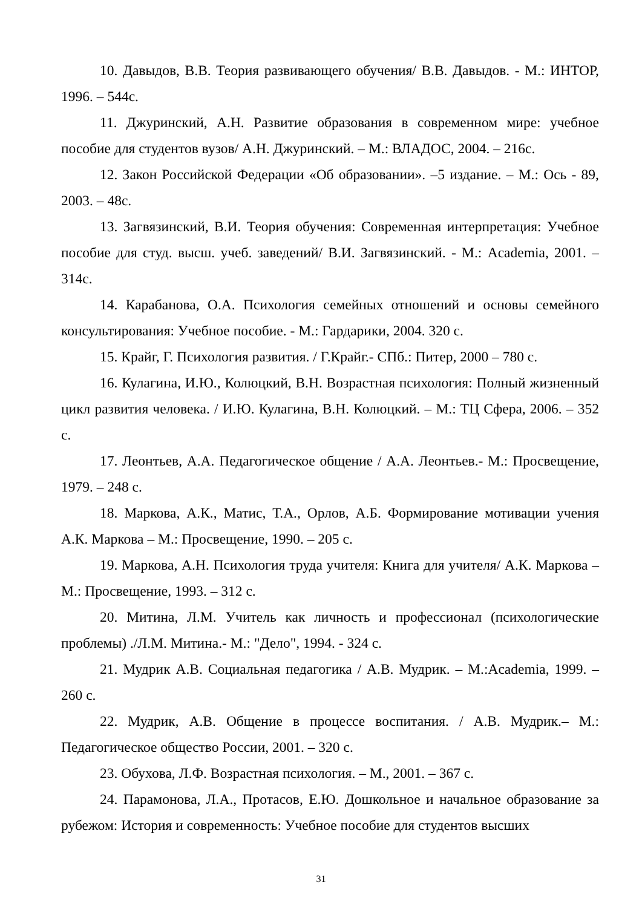10. Давыдов, В.В. Теория развивающего обучения/ В.В. Давыдов. - М.: ИНТОР, 1996. – 544с.
11. Джуринский, А.Н. Развитие образования в современном мире: учебное пособие для студентов вузов/ А.Н. Джуринский. – М.: ВЛАДОС, 2004. – 216с.
12. Закон Российской Федерации «Об образовании». –5 издание. – М.: Ось - 89, 2003. – 48с.
13. Загвязинский, В.И. Теория обучения: Современная интерпретация: Учебное пособие для студ. высш. учеб. заведений/ В.И. Загвязинский. - М.: Academia, 2001. – 314с.
14. Карабанова, О.А. Психология семейных отношений и основы семейного консультирования: Учебное пособие. - М.: Гардарики, 2004. 320 с.
15. Крайг, Г. Психология развития. / Г.Крайг.- СПб.: Питер, 2000 – 780 с.
16. Кулагина, И.Ю., Колюцкий, В.Н. Возрастная психология: Полный жизненный цикл развития человека. / И.Ю. Кулагина, В.Н. Колюцкий. – М.: ТЦ Сфера, 2006. – 352 с.
17. Леонтьев, А.А. Педагогическое общение / А.А. Леонтьев.- М.: Просвещение, 1979. – 248 с.
18. Маркова, А.К., Матис, Т.А., Орлов, А.Б. Формирование мотивации учения А.К. Маркова – М.: Просвещение, 1990. – 205 с.
19. Маркова, А.Н. Психология труда учителя: Книга для учителя/ А.К. Маркова – М.: Просвещение, 1993. – 312 с.
20. Митина, Л.М. Учитель как личность и профессионал (психологические проблемы) ./Л.М. Митина.- М.: "Дело", 1994. - 324 с.
21. Мудрик А.В. Социальная педагогика / А.В. Мудрик. – М.:Academia, 1999. – 260 с.
22. Мудрик, А.В. Общение в процессе воспитания. / А.В. Мудрик.– М.: Педагогическое общество России, 2001. – 320 с.
23. Обухова, Л.Ф. Возрастная психология. – М., 2001. – 367 с.
24. Парамонова, Л.А., Протасов, Е.Ю. Дошкольное и начальное образование за рубежом: История и современность: Учебное пособие для студентов высших
31